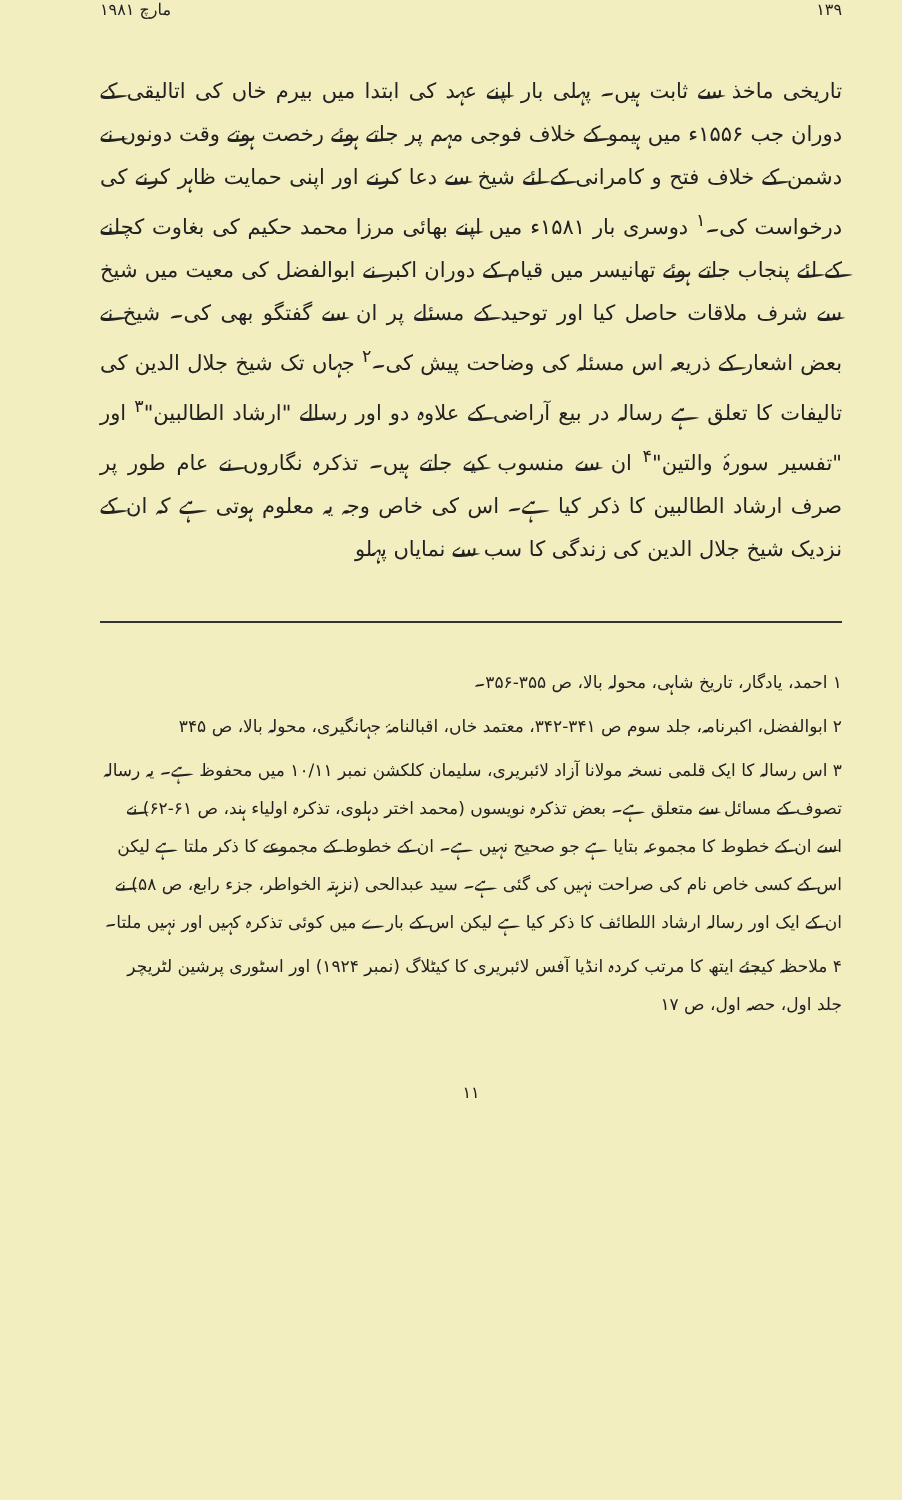۱۳۹ مارچ ۱۹۸۱
تاریخی ماخذ سے ثابت ہیں۔ پہلی بار اپنے عہد کی ابتدا میں بیرم خاں کی اتالیقی کے دوران جب ۱۵۵۶ء میں ہیمو کے خلاف فوجی مہم پر جاتے ہوئے رخصت ہوتے وقت دونوں نے دشمن کے خلاف فتح و کامرانی کے لئے شیخ سے دعا کرنے اور اپنی حمایت ظاہر کرنے کی درخواست کی۔<sup>۱</sup> دوسری بار ۱۵۸۱ء میں اپنے بھائی مرزا محمد حکیم کی بغاوت کچلنے کے لئے پنجاب جاتے ہوئے تھانیسر میں قیام کے دوران اکبر نے ابوالفضل کی معیت میں شیخ سے شرف ملاقات حاصل کیا اور توحید کے مسئلے پر ان سے گفتگو بھی کی۔ شیخ نے بعض اشعار کے ذریعہ اس مسئلہ کی وضاحت پیش کی۔<sup>۲</sup> جہاں تک شیخ جلال الدین کی تالیفات کا تعلق ہے رسالہ در بیع آراضی کے علاوہ دو اور رسالے "ارشاد الطالبین"<sup>۳</sup> اور "تفسیر سورۂ والتین"<sup>۴</sup> ان سے منسوب کیے جاتے ہیں۔ تذکرہ نگاروں نے عام طور پر صرف ارشاد الطالبین کا ذکر کیا ہے۔ اس کی خاص وجہ یہ معلوم ہوتی ہے کہ ان کے نزدیک شیخ جلال الدین کی زندگی کا سب سے نمایاں پہلو
۱ احمد، یادگار، تاریخ شاہی، محولہ بالا، ص ۳۵۵-۳۵۶۔
۲ ابوالفضل، اکبرنامہ، جلد سوم ص ۳۴۱-۳۴۲، معتمد خاں، اقبالنامۂ جہانگیری، محولہ بالا، ص ۳۴۵
۳ اس رسالہ کا ایک قلمی نسخہ مولانا آزاد لائبریری، سلیمان کلکشن نمبر ۱۰/۱۱ میں محفوظ ہے۔ یہ رسالہ تصوف کے مسائل سے متعلق ہے۔ بعض تذکرہ نویسوں (محمد اختر دہلوی، تذکرہ اولیاء ہند، ص ۶۱-۶۲) نے اسے ان کے خطوط کا مجموعہ بتایا ہے جو صحیح نہیں ہے۔ ان کے خطوط کے مجموعے کا ذکر ملتا ہے لیکن اس کے کسی خاص نام کی صراحت نہیں کی گئی ہے۔ سید عبدالحی (نزہتہ الخواطر، جزء رابع، ص ۵۸) نے ان کے ایک اور رسالہ ارشاد اللطائف کا ذکر کیا ہے لیکن اس کے بارے میں کوئی تذکرہ کہیں اور نہیں ملتا۔
۴ ملاحظہ کیجئے ایتھ کا مرتب کردہ انڈیا آفس لائبریری کا کیٹلاگ (نمبر ۱۹۲۴) اور اسٹوری پرشین لٹریچر جلد اول، حصہ اول، ص ۱۷
۱۱